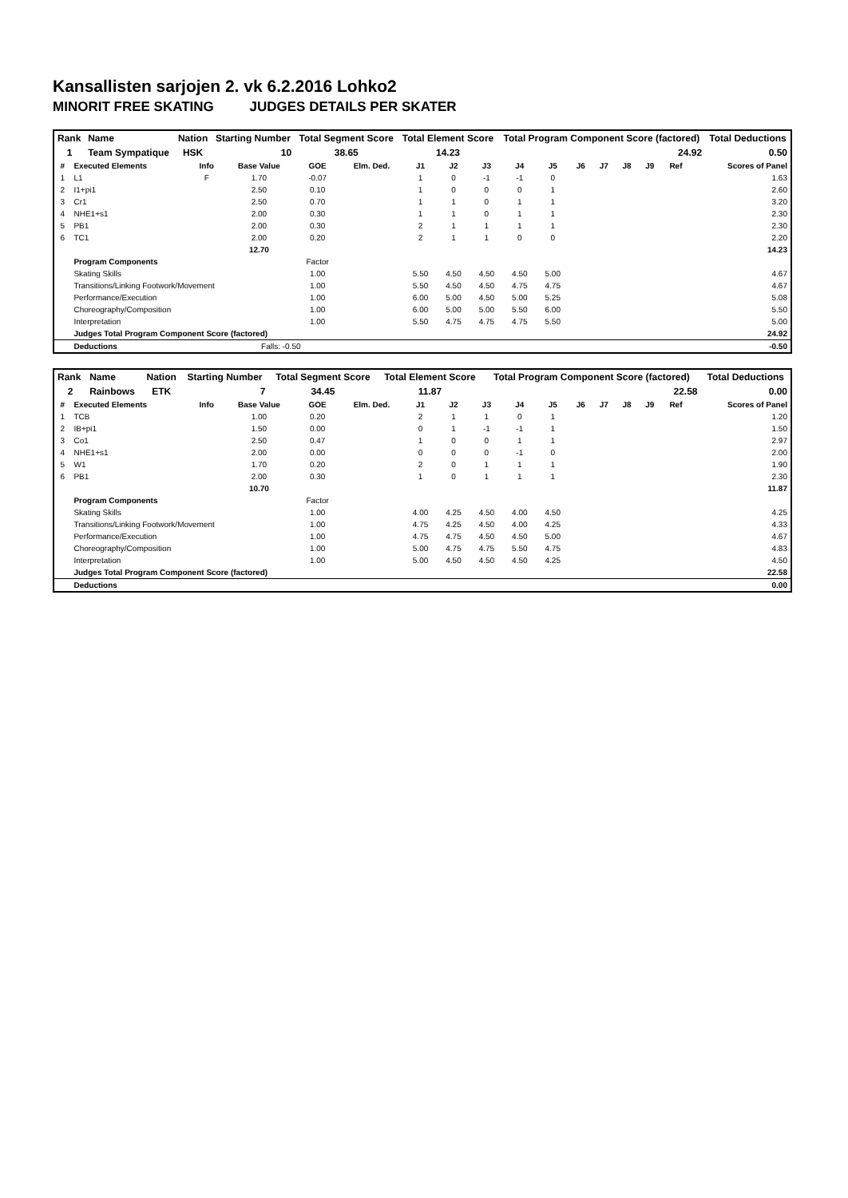Kansallisten sarjojen 2. vk 6.2.2016 Lohko2
MINORIT FREE SKATING JUDGES DETAILS PER SKATER
| Rank | Name | Nation | Starting Number | Total Segment Score | Total Element Score | Total Program Component Score (factored) | Total Deductions |
| --- | --- | --- | --- | --- | --- | --- | --- |
| 1 | Team Sympatique | HSK | 10 | 38.65 | 14.23 | 24.92 | 0.50 |
| # | Executed Elements | Info | Base Value | GOE | Elm. Ded. | J1 | J2 | J3 | J4 | J5 | J6 | J7 | J8 | J9 | Ref | Scores of Panel |
| --- | --- | --- | --- | --- | --- | --- | --- | --- | --- | --- | --- | --- | --- | --- | --- | --- |
| 1 | L1 | F | 1.70 | -0.07 | | 1 | 0 | -1 | -1 | 0 | | | | | | 1.63 |
| 2 | I1+pi1 | | 2.50 | 0.10 | | 1 | 0 | 0 | 0 | 1 | | | | | | 2.60 |
| 3 | Cr1 | | 2.50 | 0.70 | | 1 | 1 | 0 | 1 | 1 | | | | | | 3.20 |
| 4 | NHE1+s1 | | 2.00 | 0.30 | | 1 | 1 | 0 | 1 | 1 | | | | | | 2.30 |
| 5 | PB1 | | 2.00 | 0.30 | | 2 | 1 | 1 | 1 | 1 | | | | | | 2.30 |
| 6 | TC1 | | 2.00 | 0.20 | | 2 | 1 | 1 | 0 | 0 | | | | | | 2.20 |
| | | | 12.70 | | | | | | | | | | | | | 14.23 |
| | Program Components | | | Factor | | | | | | | | | | | | |
| | Skating Skills | | | 1.00 | | 5.50 | 4.50 | 4.50 | 4.50 | 5.00 | | | | | | 4.67 |
| | Transitions/Linking Footwork/Movement | | | 1.00 | | 5.50 | 4.50 | 4.50 | 4.75 | 4.75 | | | | | | 4.67 |
| | Performance/Execution | | | 1.00 | | 6.00 | 5.00 | 4.50 | 5.00 | 5.25 | | | | | | 5.08 |
| | Choreography/Composition | | | 1.00 | | 6.00 | 5.00 | 5.00 | 5.50 | 6.00 | | | | | | 5.50 |
| | Interpretation | | | 1.00 | | 5.50 | 4.75 | 4.75 | 4.75 | 5.50 | | | | | | 5.00 |
| | Judges Total Program Component Score (factored) | | | | | | | | | | | | | | | 24.92 |
| | Deductions | | Falls: -0.50 | | | | | | | | | | | | | -0.50 |
| Rank | Name | Nation | Starting Number | Total Segment Score | Total Element Score | Total Program Component Score (factored) | Total Deductions |
| --- | --- | --- | --- | --- | --- | --- | --- |
| 2 | Rainbows | ETK | 7 | 34.45 | 11.87 | 22.58 | 0.00 |
| # | Executed Elements | Info | Base Value | GOE | Elm. Ded. | J1 | J2 | J3 | J4 | J5 | J6 | J7 | J8 | J9 | Ref | Scores of Panel |
| --- | --- | --- | --- | --- | --- | --- | --- | --- | --- | --- | --- | --- | --- | --- | --- | --- |
| 1 | TCB | | 1.00 | 0.20 | | 2 | 1 | 1 | 0 | 1 | | | | | | 1.20 |
| 2 | IB+pi1 | | 1.50 | 0.00 | | 0 | 1 | -1 | -1 | 1 | | | | | | 1.50 |
| 3 | Co1 | | 2.50 | 0.47 | | 1 | 0 | 0 | 1 | 1 | | | | | | 2.97 |
| 4 | NHE1+s1 | | 2.00 | 0.00 | | 0 | 0 | 0 | -1 | 0 | | | | | | 2.00 |
| 5 | W1 | | 1.70 | 0.20 | | 2 | 0 | 1 | 1 | 1 | | | | | | 1.90 |
| 6 | PB1 | | 2.00 | 0.30 | | 1 | 0 | 1 | 1 | 1 | | | | | | 2.30 |
| | | | 10.70 | | | | | | | | | | | | | 11.87 |
| | Program Components | | | Factor | | | | | | | | | | | | |
| | Skating Skills | | | 1.00 | | 4.00 | 4.25 | 4.50 | 4.00 | 4.50 | | | | | | 4.25 |
| | Transitions/Linking Footwork/Movement | | | 1.00 | | 4.75 | 4.25 | 4.50 | 4.00 | 4.25 | | | | | | 4.33 |
| | Performance/Execution | | | 1.00 | | 4.75 | 4.75 | 4.50 | 4.50 | 5.00 | | | | | | 4.67 |
| | Choreography/Composition | | | 1.00 | | 5.00 | 4.75 | 4.75 | 5.50 | 4.75 | | | | | | 4.83 |
| | Interpretation | | | 1.00 | | 5.00 | 4.50 | 4.50 | 4.50 | 4.25 | | | | | | 4.50 |
| | Judges Total Program Component Score (factored) | | | | | | | | | | | | | | | 22.58 |
| | Deductions | | | | | | | | | | | | | | | 0.00 |